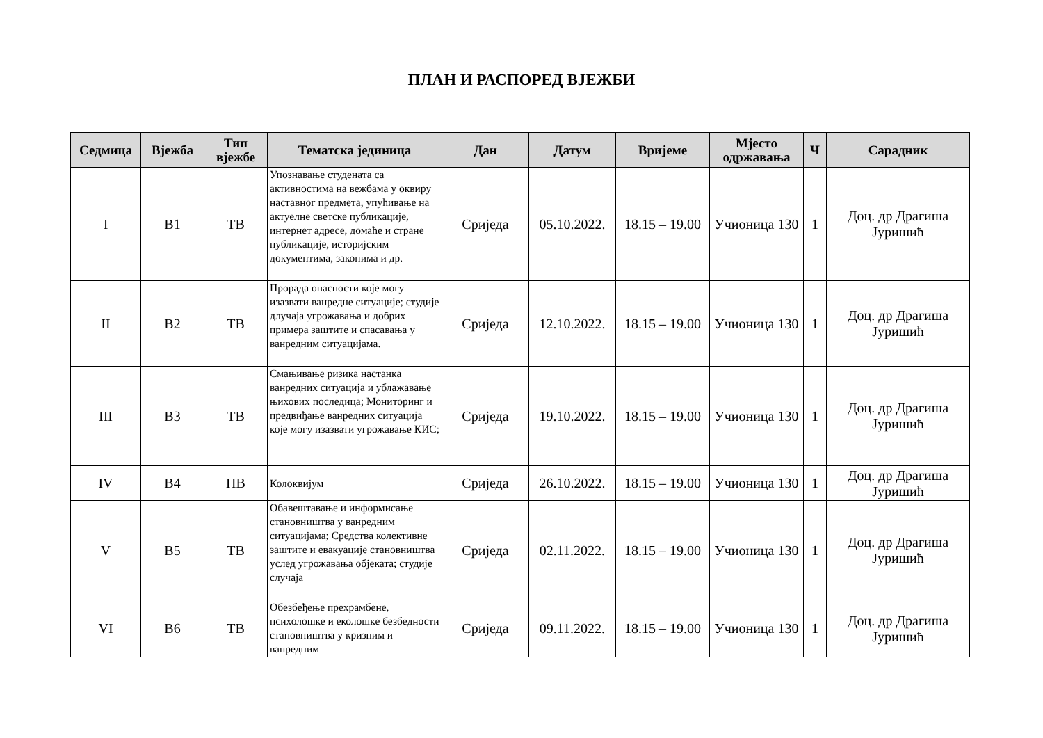ПЛАН И РАСПОРЕД ВЈЕЖБИ
| Седмица | Вјежба | Тип вјежбе | Тематска јединица | Дан | Датум | Вријеме | Мјесто одржавања | Ч | Сарадник |
| --- | --- | --- | --- | --- | --- | --- | --- | --- | --- |
| I | В1 | ТВ | Упознавање студената са активностима на вежбама у оквиру наставног предмета, упућивање на актуелне светске публикације, интернет адресе, домаће и стране публикације, историјским документима, законима и др. | Сриједа | 05.10.2022. | 18.15 – 19.00 | Учионица 130 | 1 | Доц. др Драгиша Јуришић |
| II | В2 | ТВ | Прорада опасности које могу изазвати ванредне ситуације; студије длучаја угрожавања и добрих примера заштите и спасавања у ванредним ситуацијама. | Сриједа | 12.10.2022. | 18.15 – 19.00 | Учионица 130 | 1 | Доц. др Драгиша Јуришић |
| III | В3 | ТВ | Смањивање ризика настанка ванредних ситуација и ублажавање њихових последица; Мониторинг и предвиђање ванредних ситуација које могу изазвати угрожавање КИС; | Сриједа | 19.10.2022. | 18.15 – 19.00 | Учионица 130 | 1 | Доц. др Драгиша Јуришић |
| IV | В4 | ПВ | Колоквијум | Сриједа | 26.10.2022. | 18.15 – 19.00 | Учионица 130 | 1 | Доц. др Драгиша Јуришић |
| V | В5 | ТВ | Обавештавање и информисање становништва у ванредним ситуацијама; Средства колективне заштите и евакуације становништва услед угрожавања објеката; студије случаја | Сриједа | 02.11.2022. | 18.15 – 19.00 | Учионица 130 | 1 | Доц. др Драгиша Јуришић |
| VI | В6 | ТВ | Обезбеђење прехрамбене, психолошке и еколошке безбедности становништва у кризним и ванредним | Сриједа | 09.11.2022. | 18.15 – 19.00 | Учионица 130 | 1 | Доц. др Драгиша Јуришић |